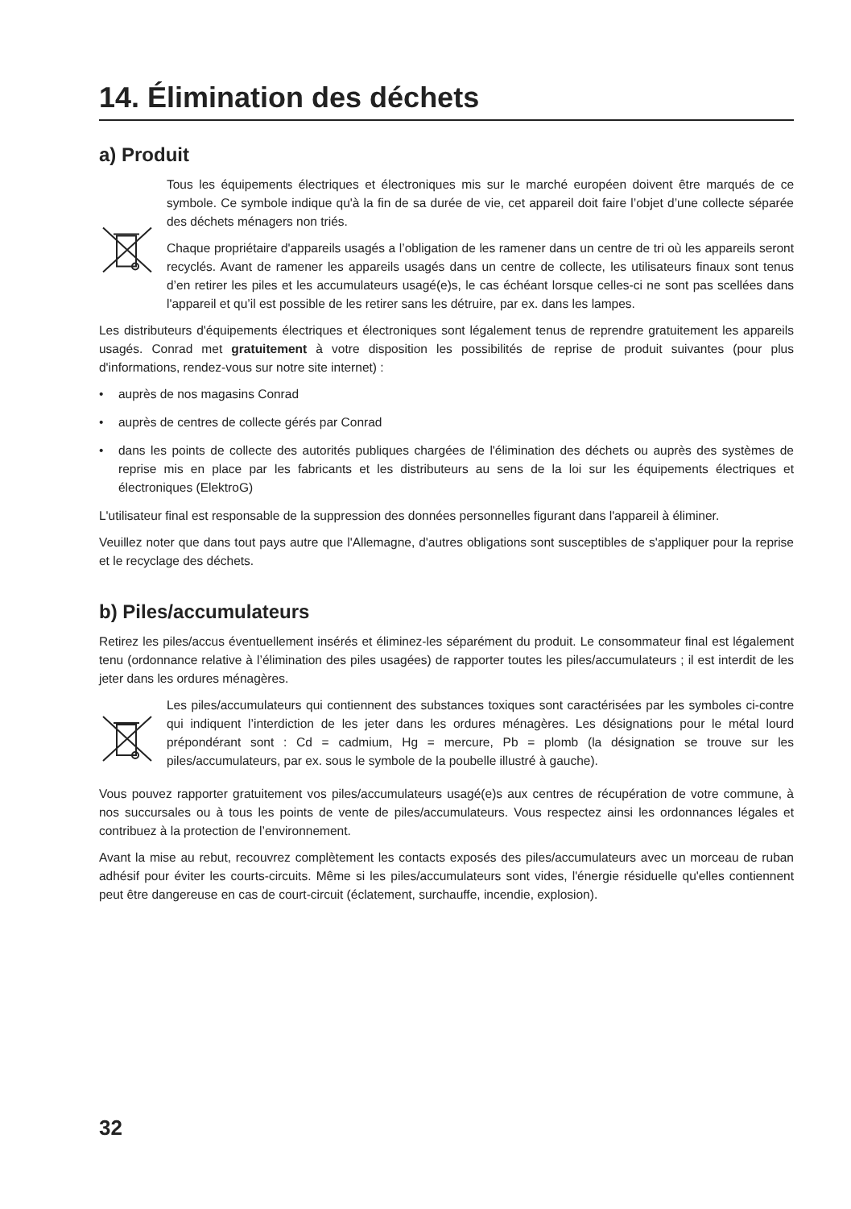14. Élimination des déchets
a) Produit
Tous les équipements électriques et électroniques mis sur le marché européen doivent être marqués de ce symbole. Ce symbole indique qu'à la fin de sa durée de vie, cet appareil doit faire l’objet d’une collecte séparée des déchets ménagers non triés.
Chaque propriétaire d'appareils usagés a l’obligation de les ramener dans un centre de tri où les appareils seront recyclés. Avant de ramener les appareils usagés dans un centre de collecte, les utilisateurs finaux sont tenus d’en retirer les piles et les accumulateurs usagé(e)s, le cas échéant lorsque celles-ci ne sont pas scellées dans l'appareil et qu’il est possible de les retirer sans les détruire, par ex. dans les lampes.
Les distributeurs d'équipements électriques et électroniques sont légalement tenus de reprendre gratuitement les appareils usagés. Conrad met gratuitement à votre disposition les possibilités de reprise de produit suivantes (pour plus d'informations, rendez-vous sur notre site internet) :
• auprès de nos magasins Conrad
• auprès de centres de collecte gérés par Conrad
• dans les points de collecte des autorités publiques chargées de l'élimination des déchets ou auprès des systèmes de reprise mis en place par les fabricants et les distributeurs au sens de la loi sur les équipements électriques et électroniques (ElektroG)
L'utilisateur final est responsable de la suppression des données personnelles figurant dans l'appareil à éliminer.
Veuillez noter que dans tout pays autre que l'Allemagne, d'autres obligations sont susceptibles de s'appliquer pour la reprise et le recyclage des déchets.
b) Piles/accumulateurs
Retirez les piles/accus éventuellement insérés et éliminez-les séparément du produit. Le consommateur final est légalement tenu (ordonnance relative à l’élimination des piles usagées) de rapporter toutes les piles/accumulateurs ; il est interdit de les jeter dans les ordures ménagères.
Les piles/accumulateurs qui contiennent des substances toxiques sont caractérisées par les symboles ci-contre qui indiquent l’interdiction de les jeter dans les ordures ménagères. Les désignations pour le métal lourd prépondérant sont : Cd = cadmium, Hg = mercure, Pb = plomb (la désignation se trouve sur les piles/accumulateurs, par ex. sous le symbole de la poubelle illustré à gauche).
Vous pouvez rapporter gratuitement vos piles/accumulateurs usagé(e)s aux centres de récupération de votre commune, à nos succursales ou à tous les points de vente de piles/accumulateurs. Vous respectez ainsi les ordonnances légales et contribuez à la protection de l’environnement.
Avant la mise au rebut, recouvrez complètement les contacts exposés des piles/accumulateurs avec un morceau de ruban adhésif pour éviter les courts-circuits. Même si les piles/accumulateurs sont vides, l'énergie résiduelle qu'elles contiennent peut être dangereuse en cas de court-circuit (éclatement, surchauffe, incendie, explosion).
32